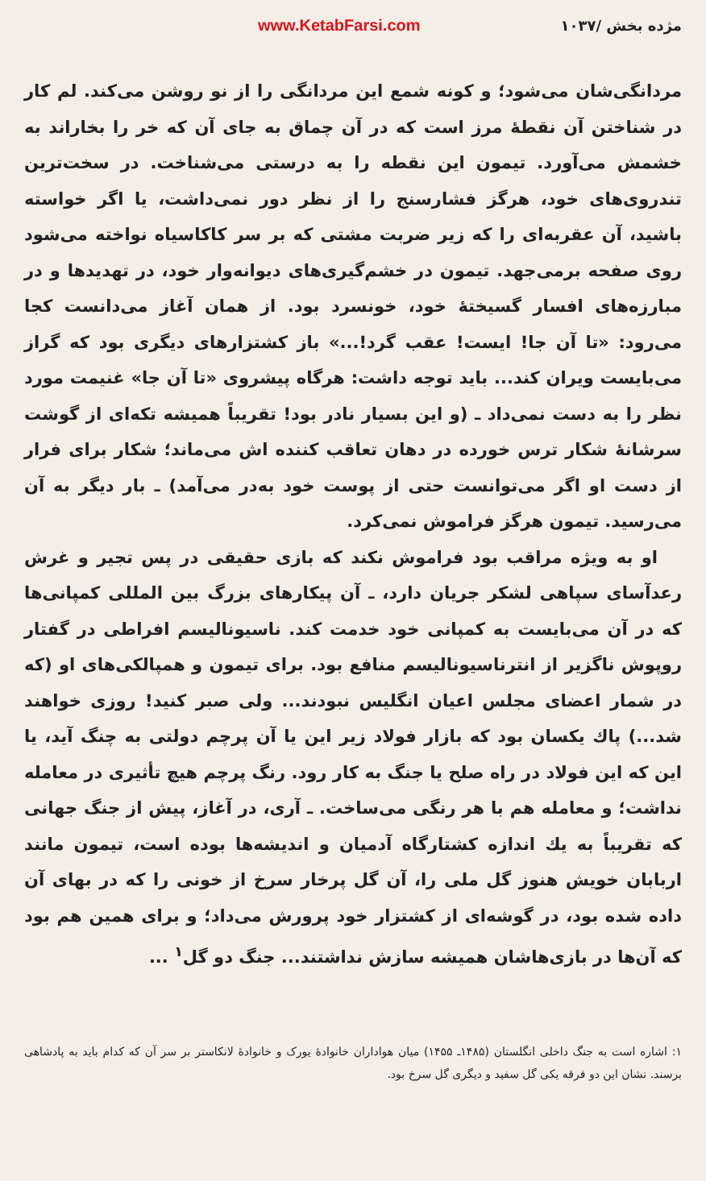مژده بخش /۱۰۳۷ www.KetabFarsi.com
مردانگی‌شان می‌شود؛ و کونه شمع این مردانگی را از نو روشن می‌کند. لم کار در شناختن آن نقطهٔ مرز است که در آن چماق به جای آن که خر را بخاراند به خشمش می‌آورد. تیمون این نقطه را به درستی می‌شناخت. در سخت‌ترین تندروی‌های خود، هرگز فشارسنج را از نظر دور نمی‌داشت، یا اگر خواسته باشید، آن عقربه‌ای را که زیر ضربت مشتی که بر سر کاکاسیاه نواخته می‌شود روی صفحه برمی‌جهد. تیمون در خشم‌گیری‌های دیوانه‌وار خود، در تهدیدها و در مبارزه‌های افسار گسیختهٔ خود، خونسرد بود. از همان آغاز می‌دانست کجا می‌رود: «تا آن جا! ایست! عقب گرد!...» باز کشتزارهای دیگری بود که گراز می‌بایست ویران کند... باید توجه داشت: هرگاه پیشروی «تا آن جا» غنیمت مورد نظر را به دست نمی‌داد ـ (و این بسیار نادر بود! تقریباً همیشه تکه‌ای از گوشت سرشانهٔ شکار ترس خورده در دهان تعاقب کننده اش می‌ماند؛ شکار برای فرار از دست او اگر می‌توانست حتی از پوست خود به‌در می‌آمد) ـ بار دیگر به آن می‌رسید. تیمون هرگز فراموش نمی‌کرد.
او به ویژه مراقب بود فراموش نکند که بازی حقیقی در پس تجیر و غرش رعدآسای سپاهی لشکر جریان دارد، ـ آن پیکارهای بزرگ بین المللی کمپانی‌ها که در آن می‌بایست به کمپانی خود خدمت کند. ناسیونالیسم افراطی در گفتار روپوش ناگزیر از انترناسیونالیسم منافع بود. برای تیمون و همپالکی‌های او (که در شمار اعضای مجلس اعیان انگلیس نبودند... ولی صبر کنید! روزی خواهند شد...) پاك یکسان بود که بازار فولاد زیر این یا آن پرچم دولتی به چنگ آید، یا این که این فولاد در راه صلح یا جنگ به کار رود. رنگ پرچم هیچ تأثیری در معامله نداشت؛ و معامله هم با هر رنگی می‌ساخت. ـ آری، در آغاز، پیش از جنگ جهانی که تقریباً به یك اندازه کشتارگاه آدمیان و اندیشه‌ها بوده است، تیمون مانند اربابان خویش هنوز گل ملی را، آن گل پرخار سرخ از خونی را که در بهای آن داده شده بود، در گوشه‌ای از کشتزار خود پرورش می‌داد؛ و برای همین هم بود که آن‌ها در بازی‌هاشان همیشه سازش نداشتند... جنگ دو گل<sup>۱</sup> ...
۱: اشاره است به جنگ داخلی انگلستان (۱۴۸۵ـ ۱۴۵۵) میان هواداران خانوادهٔ یورک و خانوادهٔ لانکاستر بر سر آن که کدام باید به پادشاهی برسند. نشان این دو فرقه یکی گل سفید و دیگری گل سرخ بود.